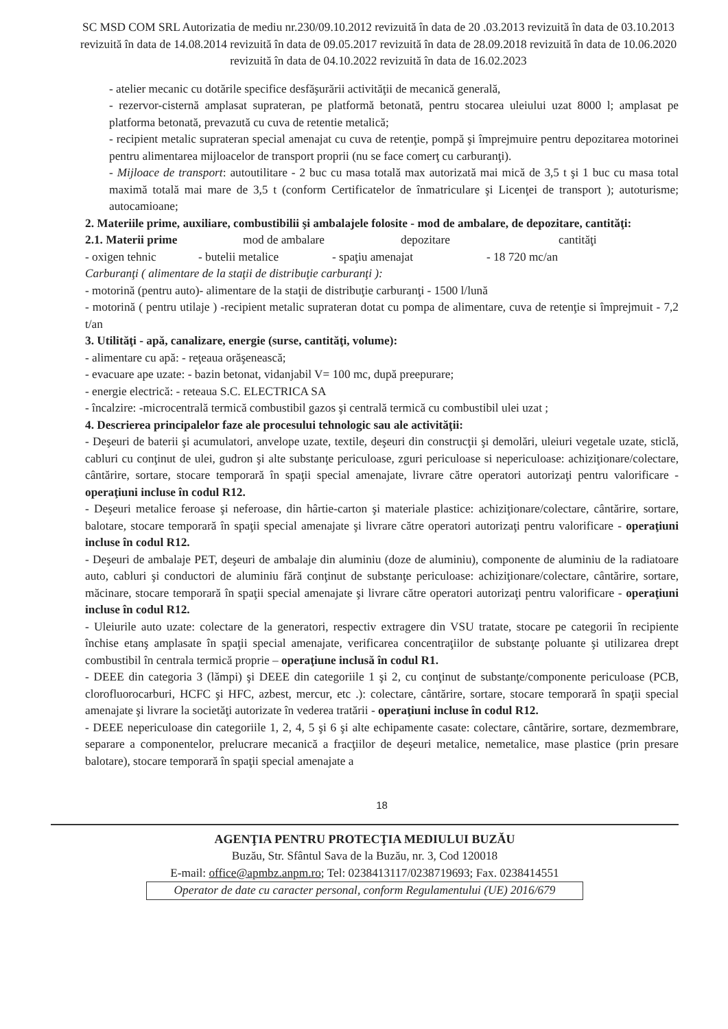SC MSD COM SRL Autorizatia de mediu nr.230/09.10.2012 revizuită în data de 20 .03.2013 revizuită în data de 03.10.2013 revizuită în data de 14.08.2014 revizuită în data de 09.05.2017 revizuită în data de 28.09.2018 revizuită în data de 10.06.2020 revizuită în data de 04.10.2022 revizuită în data de 16.02.2023
- atelier mecanic cu dotările specifice desfăşurării activităţii de mecanică generală,
- rezervor-cisternă amplasat suprateran, pe platformă betonată, pentru stocarea uleiului uzat 8000 l; amplasat pe platforma betonată, prevazută cu cuva de retentie metalică;
- recipient metalic suprateran special amenajat cu cuva de retenţie, pompă şi împrejmuire pentru depozitarea motorinei pentru alimentarea mijloacelor de transport proprii (nu se face comerţ cu carburanţi).
- Mijloace de transport: autoutilitare - 2 buc cu masa totală max autorizată mai mică de 3,5 t şi 1 buc cu masa total maximă totală mai mare de 3,5 t (conform Certificatelor de înmatriculare şi Licenţei de transport ); autoturisme; autocamioane;
2. Materiile prime, auxiliare, combustibilii şi ambalajele folosite - mod de ambalare, de depozitare, cantităţi:
2.1. Materii prime mod de ambalare depozitare cantităţi
- oxigen tehnic - butelii metalice - spaţiu amenajat - 18 720 mc/an
Carburanţi ( alimentare de la staţii de distribuţie carburanţi ):
- motorină (pentru auto)- alimentare de la staţii de distribuţie carburanţi - 1500 l/lună
- motorină ( pentru utilaje ) -recipient metalic suprateran dotat cu pompa de alimentare, cuva de retenţie si împrejmuit - 7,2 t/an
3. Utilităţi - apă, canalizare, energie (surse, cantităţi, volume):
- alimentare cu apă: - reţeaua orăşenească;
- evacuare ape uzate: - bazin betonat, vidanjabil V= 100 mc, după preepurare;
- energie electrică: - reteaua S.C. ELECTRICA SA
- încalzire: -microcentrală termică combustibil gazos şi centrală termică cu combustibil ulei uzat ;
4. Descrierea principalelor faze ale procesului tehnologic sau ale activităţii:
- Deşeuri de baterii şi acumulatori, anvelope uzate, textile, deşeuri din construcţii şi demolări, uleiuri vegetale uzate, sticlă, cabluri cu conţinut de ulei, gudron şi alte substanţe periculoase, zguri periculoase si nepericuloase: achiziţionare/colectare, cântărire, sortare, stocare temporară în spaţii special amenajate, livrare către operatori autorizaţi pentru valorificare - operaţiuni incluse în codul R12.
- Deşeuri metalice feroase şi neferoase, din hârtie-carton şi materiale plastice: achiziţionare/colectare, cântărire, sortare, balotare, stocare temporară în spaţii special amenajate şi livrare către operatori autorizaţi pentru valorificare - operaţiuni incluse în codul R12.
- Deşeuri de ambalaje PET, deşeuri de ambalaje din aluminiu (doze de aluminiu), componente de aluminiu de la radiatoare auto, cabluri şi conductori de aluminiu fără conţinut de substanţe periculoase: achiziţionare/colectare, cântărire, sortare, măcinare, stocare temporară în spaţii special amenajate şi livrare către operatori autorizaţi pentru valorificare - operaţiuni incluse în codul R12.
- Uleiurile auto uzate: colectare de la generatori, respectiv extragere din VSU tratate, stocare pe categorii în recipiente închise etanş amplasate în spaţii special amenajate, verificarea concentraţiilor de substanţe poluante şi utilizarea drept combustibil în centrala termică proprie – operaţiune inclusă în codul R1.
- DEEE din categoria 3 (lămpi) şi DEEE din categoriile 1 şi 2, cu conţinut de substanţe/componente periculoase (PCB, clorofluorocarburi, HCFC şi HFC, azbest, mercur, etc .): colectare, cântărire, sortare, stocare temporară în spaţii special amenajate şi livrare la societăţi autorizate în vederea tratării - operaţiuni incluse în codul R12.
- DEEE nepericuloase din categoriile 1, 2, 4, 5 şi 6 şi alte echipamente casate: colectare, cântărire, sortare, dezmembrare, separare a componentelor, prelucrare mecanică a fracţiilor de deşeuri metalice, nemetalice, mase plastice (prin presare balotare), stocare temporară în spaţii special amenajate a
18
AGENŢIA PENTRU PROTECŢIA MEDIULUI BUZĂU
Buzău, Str. Sfântul Sava de la Buzău, nr. 3, Cod 120018
E-mail: office@apmbz.anpm.ro; Tel: 0238413117/0238719693; Fax. 0238414551
Operator de date cu caracter personal, conform Regulamentului (UE) 2016/679